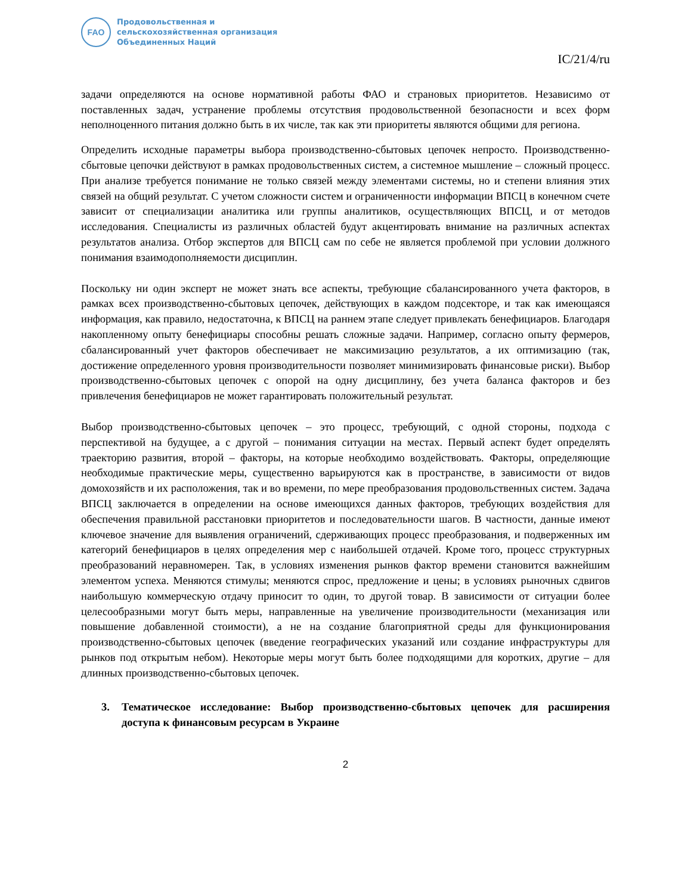FAO
Продовольственная и
сельскохозяйственная организация
Объединенных Наций
IC/21/4/ru
задачи определяются на основе нормативной работы ФАО и страновых приоритетов. Независимо от поставленных задач, устранение проблемы отсутствия продовольственной безопасности и всех форм неполноценного питания должно быть в их числе, так как эти приоритеты являются общими для региона.
Определить исходные параметры выбора производственно-сбытовых цепочек непросто. Производственно-сбытовые цепочки действуют в рамках продовольственных систем, а системное мышление – сложный процесс. При анализе требуется понимание не только связей между элементами системы, но и степени влияния этих связей на общий результат. С учетом сложности систем и ограниченности информации ВПСЦ в конечном счете зависит от специализации аналитика или группы аналитиков, осуществляющих ВПСЦ, и от методов исследования. Специалисты из различных областей будут акцентировать внимание на различных аспектах результатов анализа. Отбор экспертов для ВПСЦ сам по себе не является проблемой при условии должного понимания взаимодополняемости дисциплин.
Поскольку ни один эксперт не может знать все аспекты, требующие сбалансированного учета факторов, в рамках всех производственно-сбытовых цепочек, действующих в каждом подсекторе, и так как имеющаяся информация, как правило, недостаточна, к ВПСЦ на раннем этапе следует привлекать бенефициаров. Благодаря накопленному опыту бенефициары способны решать сложные задачи. Например, согласно опыту фермеров, сбалансированный учет факторов обеспечивает не максимизацию результатов, а их оптимизацию (так, достижение определенного уровня производительности позволяет минимизировать финансовые риски). Выбор производственно-сбытовых цепочек с опорой на одну дисциплину, без учета баланса факторов и без привлечения бенефициаров не может гарантировать положительный результат.
Выбор производственно-сбытовых цепочек – это процесс, требующий, с одной стороны, подхода с перспективой на будущее, а с другой – понимания ситуации на местах. Первый аспект будет определять траекторию развития, второй – факторы, на которые необходимо воздействовать. Факторы, определяющие необходимые практические меры, существенно варьируются как в пространстве, в зависимости от видов домохозяйств и их расположения, так и во времени, по мере преобразования продовольственных систем. Задача ВПСЦ заключается в определении на основе имеющихся данных факторов, требующих воздействия для обеспечения правильной расстановки приоритетов и последовательности шагов. В частности, данные имеют ключевое значение для выявления ограничений, сдерживающих процесс преобразования, и подверженных им категорий бенефициаров в целях определения мер с наибольшей отдачей. Кроме того, процесс структурных преобразований неравномерен. Так, в условиях изменения рынков фактор времени становится важнейшим элементом успеха. Меняются стимулы; меняются спрос, предложение и цены; в условиях рыночных сдвигов наибольшую коммерческую отдачу приносит то один, то другой товар. В зависимости от ситуации более целесообразными могут быть меры, направленные на увеличение производительности (механизация или повышение добавленной стоимости), а не на создание благоприятной среды для функционирования производственно-сбытовых цепочек (введение географических указаний или создание инфраструктуры для рынков под открытым небом). Некоторые меры могут быть более подходящими для коротких, другие – для длинных производственно-сбытовых цепочек.
3. Тематическое исследование: Выбор производственно-сбытовых цепочек для расширения доступа к финансовым ресурсам в Украине
2